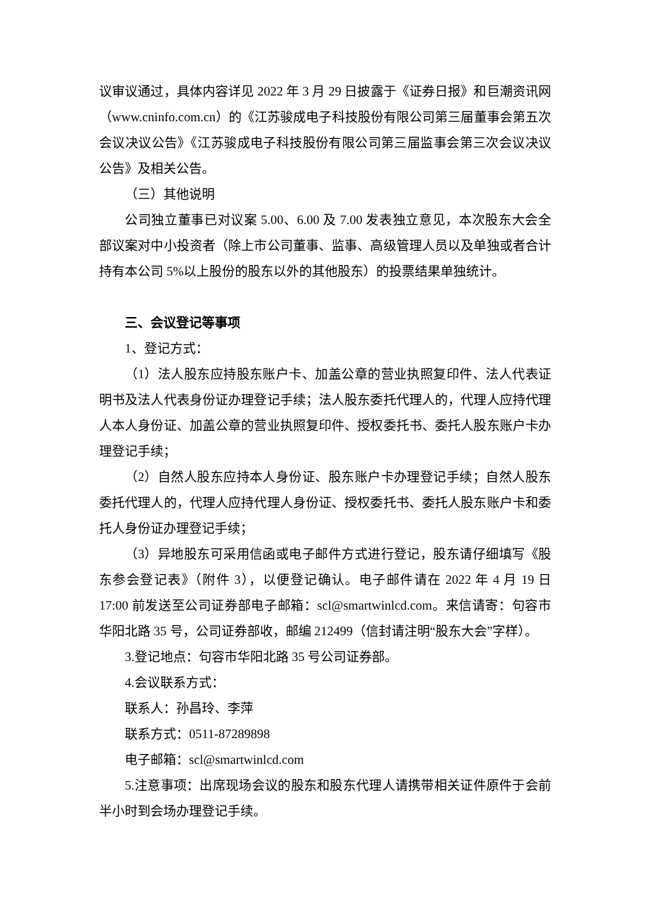议审议通过，具体内容详见 2022 年 3 月 29 日披露于《证券日报》和巨潮资讯网（www.cninfo.com.cn）的《江苏骏成电子科技股份有限公司第三届董事会第五次会议决议公告》《江苏骏成电子科技股份有限公司第三届监事会第三次会议决议公告》及相关公告。
（三）其他说明
公司独立董事已对议案 5.00、6.00 及 7.00 发表独立意见，本次股东大会全部议案对中小投资者（除上市公司董事、监事、高级管理人员以及单独或者合计持有本公司 5%以上股份的股东以外的其他股东）的投票结果单独统计。
三、会议登记等事项
1、登记方式：
（1）法人股东应持股东账户卡、加盖公章的营业执照复印件、法人代表证明书及法人代表身份证办理登记手续；法人股东委托代理人的，代理人应持代理人本人身份证、加盖公章的营业执照复印件、授权委托书、委托人股东账户卡办理登记手续；
（2）自然人股东应持本人身份证、股东账户卡办理登记手续；自然人股东委托代理人的，代理人应持代理人身份证、授权委托书、委托人股东账户卡和委托人身份证办理登记手续；
（3）异地股东可采用信函或电子邮件方式进行登记，股东请仔细填写《股东参会登记表》（附件 3），以便登记确认。电子邮件请在 2022 年 4 月 19 日 17:00 前发送至公司证券部电子邮箱：scl@smartwinlcd.com。来信请寄：句容市华阳北路 35 号，公司证券部收，邮编 212499（信封请注明“股东大会”字样）。
3.登记地点：句容市华阳北路 35 号公司证券部。
4.会议联系方式：
联系人：孙昌玲、李萍
联系方式：0511-87289898
电子邮箱：scl@smartwinlcd.com
5.注意事项：出席现场会议的股东和股东代理人请携带相关证件原件于会前半小时到会场办理登记手续。